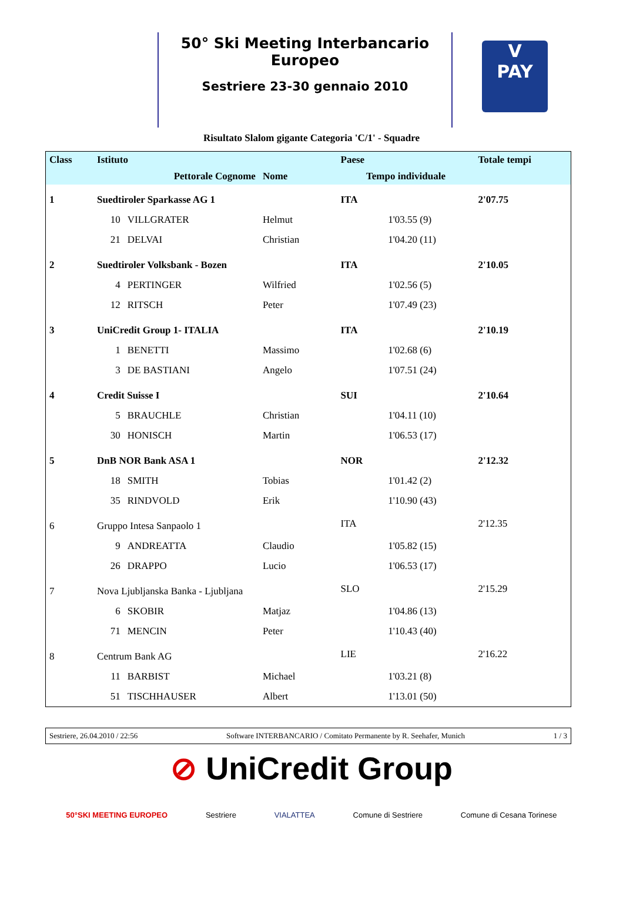50° Ski Meeting Interbancario Europeo
Sestriere 23-30 gennaio 2010
V
PAY
Risultato Slalom gigante Categoria 'C/1' - Squadre
| Class | Istituto | | | Paese | | Totale tempi |
| --- | --- | --- | --- | --- | --- | --- |
| | Pettorale Cognome | | Nome | Tempo individuale | | |
| 1 | Suedtiroler Sparkasse AG 1 | | | ITA | | 2'07.75 |
| | 10 | VILLGRATER | Helmut | | 1'03.55 (9) | |
| | 21 | DELVAI | Christian | | 1'04.20 (11) | |
| 2 | Suedtiroler Volksbank - Bozen | | | ITA | | 2'10.05 |
| | 4 | PERTINGER | Wilfried | | 1'02.56 (5) | |
| | 12 | RITSCH | Peter | | 1'07.49 (23) | |
| 3 | UniCredit Group 1- ITALIA | | | ITA | | 2'10.19 |
| | 1 | BENETTI | Massimo | | 1'02.68 (6) | |
| | 3 | DE BASTIANI | Angelo | | 1'07.51 (24) | |
| 4 | Credit Suisse I | | | SUI | | 2'10.64 |
| | 5 | BRAUCHLE | Christian | | 1'04.11 (10) | |
| | 30 | HONISCH | Martin | | 1'06.53 (17) | |
| 5 | DnB NOR Bank ASA 1 | | | NOR | | 2'12.32 |
| | 18 | SMITH | Tobias | | 1'01.42 (2) | |
| | 35 | RINDVOLD | Erik | | 1'10.90 (43) | |
| 6 | Gruppo Intesa Sanpaolo 1 | | | ITA | | 2'12.35 |
| | 9 | ANDREATTA | Claudio | | 1'05.82 (15) | |
| | 26 | DRAPPO | Lucio | | 1'06.53 (17) | |
| 7 | Nova Ljubljanska Banka - Ljubljana | | | SLO | | 2'15.29 |
| | 6 | SKOBIR | Matjaz | | 1'04.86 (13) | |
| | 71 | MENCIN | Peter | | 1'10.43 (40) | |
| 8 | Centrum Bank AG | | | LIE | | 2'16.22 |
| | 11 | BARBIST | Michael | | 1'03.21 (8) | |
| | 51 | TISCHHAUSER | Albert | | 1'13.01 (50) | |
Sestriere, 26.04.2010 / 22:56 Software INTERBANCARIO / Comitato Permanente by R. Seehafer, Munich 1 / 3
⊘ UniCredit Group
50°SKI MEETING EUROPEO Sestriere VIALATTEA Comune di Sestriere Comune di Cesana Torinese